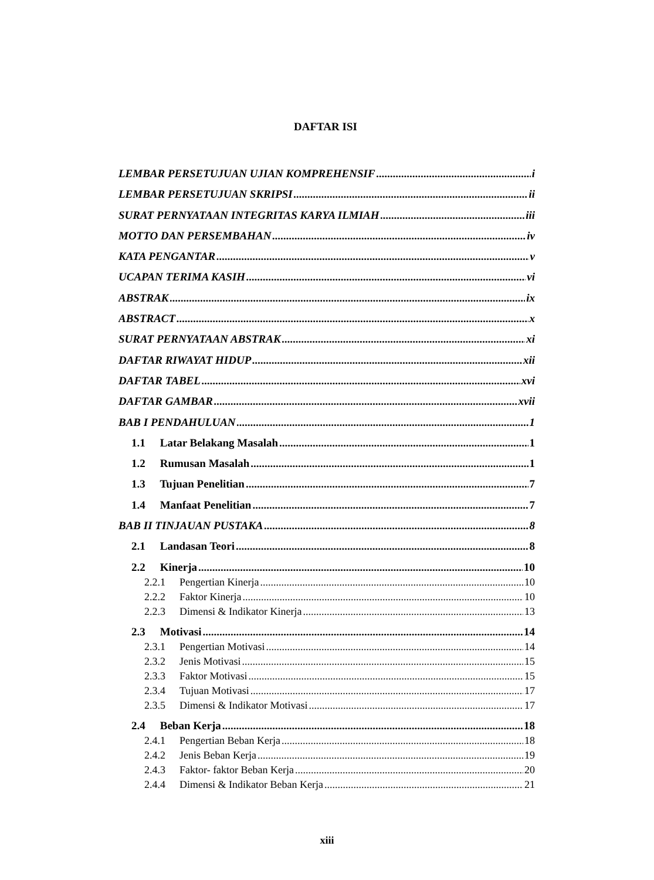DAFTAR ISI
LEMBAR PERSETUJUAN UJIAN KOMPREHENSIF i
LEMBAR PERSETUJUAN SKRIPSI ii
SURAT PERNYATAAN INTEGRITAS KARYA ILMIAH iii
MOTTO DAN PERSEMBAHAN iv
KATA PENGANTAR v
UCAPAN TERIMA KASIH vi
ABSTRAK ix
ABSTRACT x
SURAT PERNYATAAN ABSTRAK xi
DAFTAR RIWAYAT HIDUP xii
DAFTAR TABEL xvi
DAFTAR GAMBAR xvii
BAB I PENDAHULUAN 1
1.1 Latar Belakang Masalah 1
1.2 Rumusan Masalah 1
1.3 Tujuan Penelitian 7
1.4 Manfaat Penelitian 7
BAB II TINJAUAN PUSTAKA 8
2.1 Landasan Teori 8
2.2 Kinerja 10
2.2.1 Pengertian Kinerja 10
2.2.2 Faktor Kinerja 10
2.2.3 Dimensi & Indikator Kinerja 13
2.3 Motivasi 14
2.3.1 Pengertian Motivasi 14
2.3.2 Jenis Motivasi 15
2.3.3 Faktor Motivasi 15
2.3.4 Tujuan Motivasi 17
2.3.5 Dimensi & Indikator Motivasi 17
2.4 Beban Kerja 18
2.4.1 Pengertian Beban Kerja 18
2.4.2 Jenis Beban Kerja 19
2.4.3 Faktor- faktor Beban Kerja 20
2.4.4 Dimensi & Indikator Beban Kerja 21
xiii